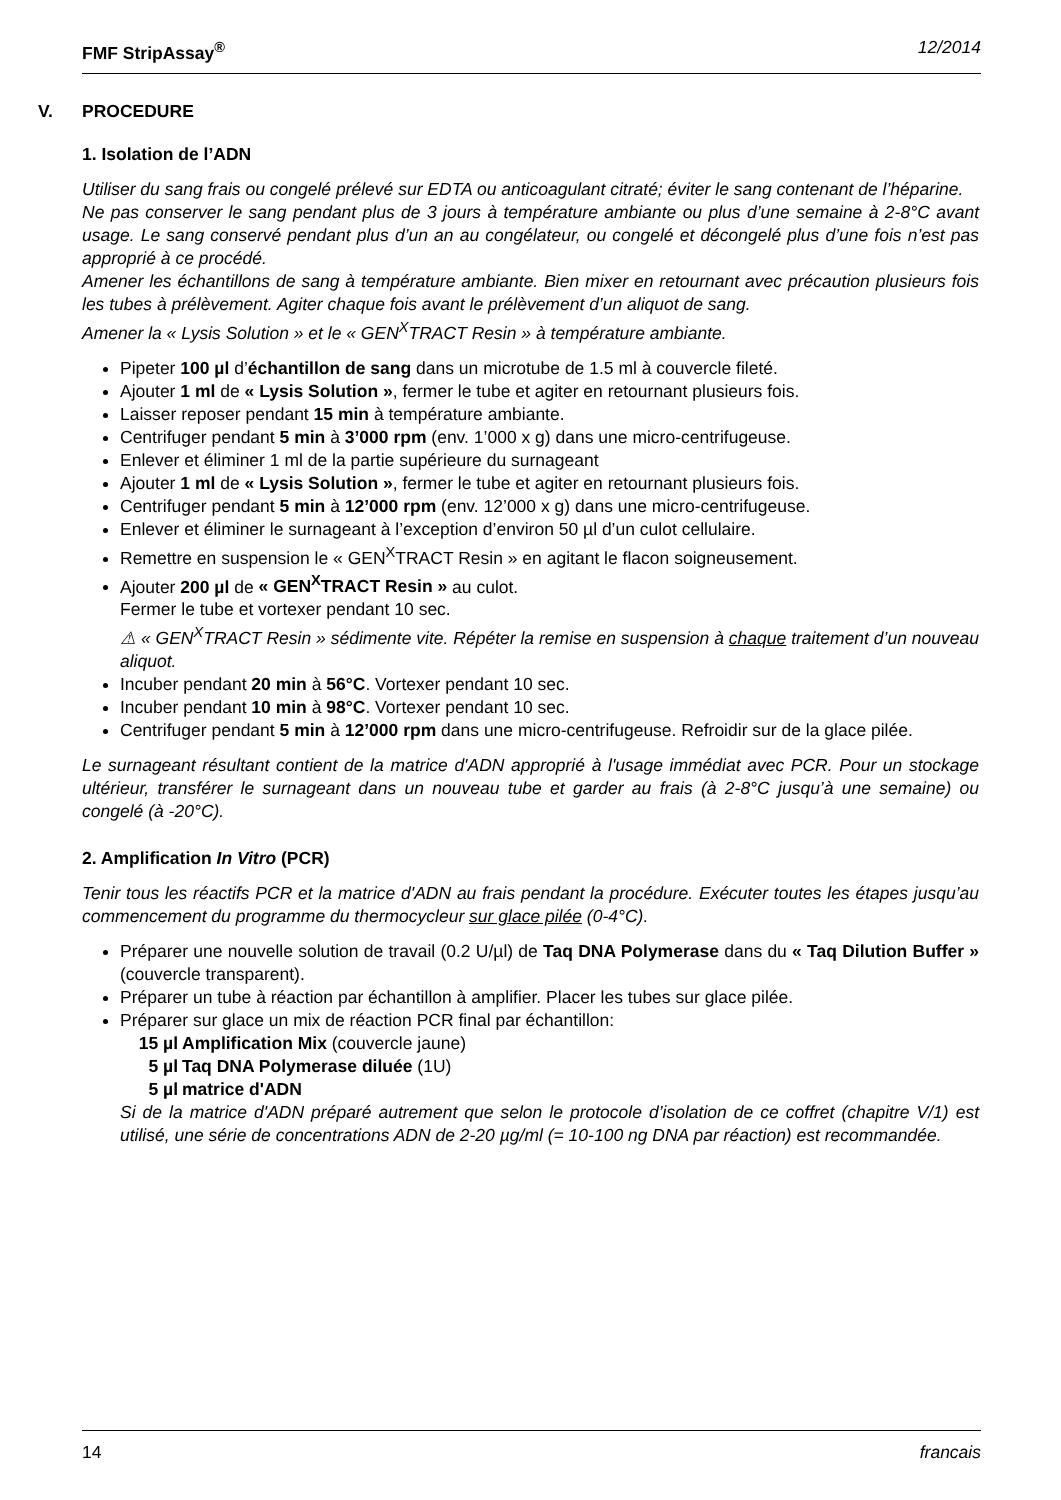FMF StripAssay<sup>®</sup> 12/2014
V. PROCEDURE
1. Isolation de l’ADN
Utiliser du sang frais ou congelé prélevé sur EDTA ou anticoagulant citraté; éviter le sang contenant de l’héparine.
Ne pas conserver le sang pendant plus de 3 jours à température ambiante ou plus d’une semaine à 2-8°C avant usage. Le sang conservé pendant plus d’un an au congélateur, ou congelé et décongelé plus d’une fois n’est pas approprié à ce procédé.
Amener les échantillons de sang à température ambiante. Bien mixer en retournant avec précaution plusieurs fois les tubes à prélèvement. Agiter chaque fois avant le prélèvement d’un aliquot de sang.
Amener la « Lysis Solution » et le « GEN<sup>X</sup>TRACT Resin » à température ambiante.
Pipeter 100 µl d’échantillon de sang dans un microtube de 1.5 ml à couvercle fileté.
Ajouter 1 ml de « Lysis Solution », fermer le tube et agiter en retournant plusieurs fois.
Laisser reposer pendant 15 min à température ambiante.
Centrifuger pendant 5 min à 3’000 rpm (env. 1’000 x g) dans une micro-centrifugeuse.
Enlever et éliminer 1 ml de la partie supérieure du surnageant
Ajouter 1 ml de « Lysis Solution », fermer le tube et agiter en retournant plusieurs fois.
Centrifuger pendant 5 min à 12’000 rpm (env. 12’000 x g) dans une micro-centrifugeuse.
Enlever et éliminer le surnageant à l’exception d’environ 50 µl d’un culot cellulaire.
Remettre en suspension le « GEN<sup>X</sup>TRACT Resin » en agitant le flacon soigneusement.
Ajouter 200 µl de « GEN<sup>X</sup>TRACT Resin » au culot.
Fermer le tube et vortexer pendant 10 sec.
⚠ « GEN<sup>X</sup>TRACT Resin » sédimente vite. Répéter la remise en suspension à chaque traitement d’un nouveau aliquot.
Incuber pendant 20 min à 56°C. Vortexer pendant 10 sec.
Incuber pendant 10 min à 98°C. Vortexer pendant 10 sec.
Centrifuger pendant 5 min à 12’000 rpm dans une micro-centrifugeuse. Refroidir sur de la glace pilée.
Le surnageant résultant contient de la matrice d'ADN approprié à l'usage immédiat avec PCR. Pour un stockage ultérieur, transférer le surnageant dans un nouveau tube et garder au frais (à 2-8°C jusqu’à une semaine) ou congelé (à -20°C).
2. Amplification In Vitro (PCR)
Tenir tous les réactifs PCR et la matrice d'ADN au frais pendant la procédure. Exécuter toutes les étapes jusqu’au commencement du programme du thermocycleur sur glace pilée (0-4°C).
Préparer une nouvelle solution de travail (0.2 U/µl) de Taq DNA Polymerase dans du « Taq Dilution Buffer » (couvercle transparent).
Préparer un tube à réaction par échantillon à amplifier. Placer les tubes sur glace pilée.
Préparer sur glace un mix de réaction PCR final par échantillon:
15 µl Amplification Mix (couvercle jaune)
5 µl Taq DNA Polymerase diluée (1U)
5 µl matrice d'ADN
Si de la matrice d'ADN préparé autrement que selon le protocole d’isolation de ce coffret (chapitre V/1) est utilisé, une série de concentrations ADN de 2-20 µg/ml (= 10-100 ng DNA par réaction) est recommandée.
14 francais